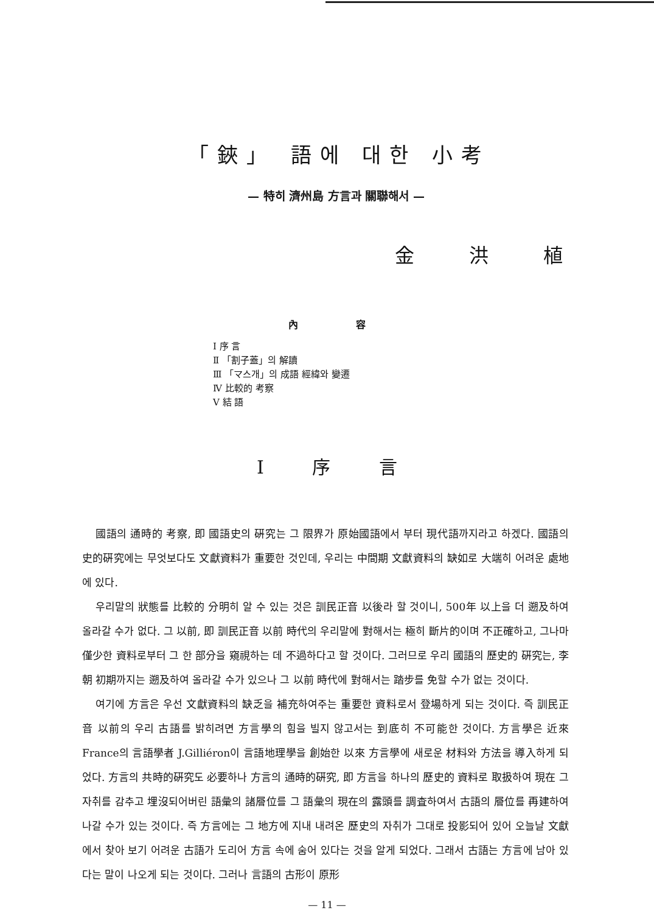「鋏」 語에 대한 小考
— 特히 濟州島 方言과 關聯해서 —
金 洪 植
內 容
Ⅰ 序 言
Ⅱ 「割子蓋」의 解讀
Ⅲ 「マ스개」의 成語 經緯와 變遷
Ⅳ 比較的 考察
Ⅴ 結 語
Ⅰ 序 言
國語의 通時的 考察, 即 國語史의 硏究는 그 限界가 原始國語에서 부터 現代語까지라고 하겠다. 國語의 史的硏究에는 무엇보다도 文獻資料가 重要한 것인데, 우리는 中間期 文獻資料의 缺如로 大端히 어려운 處地에 있다.
우리말의 狀態를 比較的 分明히 알 수 있는 것은 訓民正音 以後라 할 것이니, 500年 以上을 더 遡及하여 올라갈 수가 없다. 그 以前, 即 訓民正音 以前 時代의 우리말에 對해서는 極히 斷片的이며 不正確하고, 그나마 僅少한 資料로부터 그 한 部分을 窺視하는 데 不過하다고 할 것이다. 그러므로 우리 國語의 歷史的 硏究는, 李朝 初期까지는 遡及하여 올라갈 수가 있으나 그 以前 時代에 對해서는 踏步를 免할 수가 없는 것이다.
여기에 方言은 우선 文獻資料의 缺乏을 補充하여주는 重要한 資料로서 登場하게 되는 것이다. 즉 訓民正音 以前의 우리 古語를 밝히려면 方言學의 힘을 빌지 않고서는 到底히 不可能한 것이다. 方言學은 近來 France의 言語學者 J.Gilliéron이 言語地理學을 創始한 以來 方言學에 새로운 材料와 方法을 導入하게 되었다. 方言의 共時的硏究도 必要하나 方言의 通時的硏究, 即 方言을 하나의 歷史的 資料로 取扱하여 現在 그 자취를 감추고 埋沒되어버린 語彙의 諸層位를 그 語彙의 現在의 露頭를 調査하여서 古語의 層位를 再建하여 나갈 수가 있는 것이다. 즉 方言에는 그 地方에 지내 내려온 歷史의 자취가 그대로 投影되어 있어 오늘날 文獻에서 찾아 보기 어려운 古語가 도리어 方言 속에 숨어 있다는 것을 알게 되었다. 그래서 古語는 方言에 남아 있다는 말이 나오게 되는 것이다. 그러나 言語의 古形이 原形
— 11 —